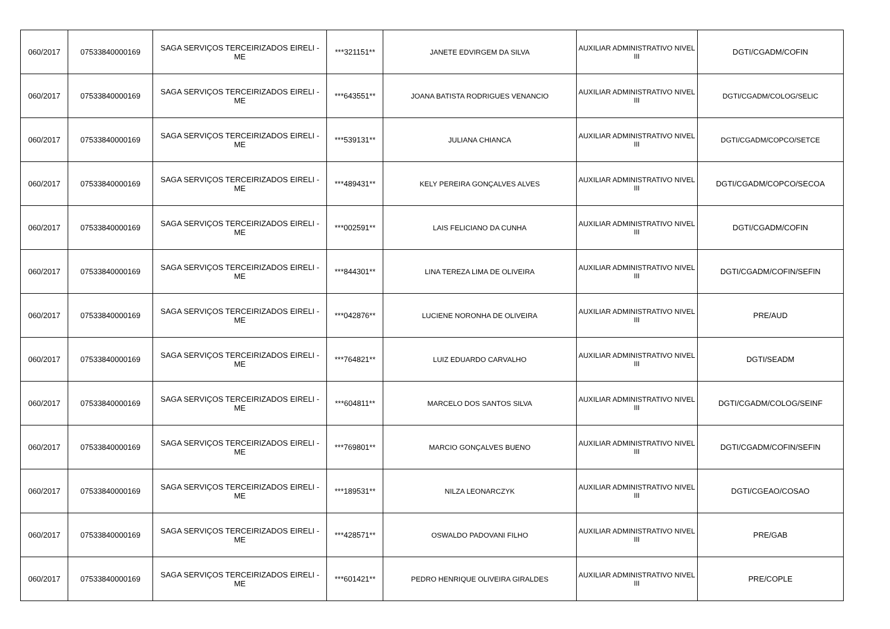| 060/2017 | 07533840000169 | SAGA SERVIÇOS TERCEIRIZADOS EIRELI - ME | ***321151** | JANETE EDVIRGEM DA SILVA | AUXILIAR ADMINISTRATIVO NIVEL III | DGTI/CGADM/COFIN |
| 060/2017 | 07533840000169 | SAGA SERVIÇOS TERCEIRIZADOS EIRELI - ME | ***643551** | JOANA BATISTA RODRIGUES VENANCIO | AUXILIAR ADMINISTRATIVO NIVEL III | DGTI/CGADM/COLOG/SELIC |
| 060/2017 | 07533840000169 | SAGA SERVIÇOS TERCEIRIZADOS EIRELI - ME | ***539131** | JULIANA CHIANCA | AUXILIAR ADMINISTRATIVO NIVEL III | DGTI/CGADM/COPCO/SETCE |
| 060/2017 | 07533840000169 | SAGA SERVIÇOS TERCEIRIZADOS EIRELI - ME | ***489431** | KELY PEREIRA GONÇALVES ALVES | AUXILIAR ADMINISTRATIVO NIVEL III | DGTI/CGADM/COPCO/SECOA |
| 060/2017 | 07533840000169 | SAGA SERVIÇOS TERCEIRIZADOS EIRELI - ME | ***002591** | LAIS FELICIANO DA CUNHA | AUXILIAR ADMINISTRATIVO NIVEL III | DGTI/CGADM/COFIN |
| 060/2017 | 07533840000169 | SAGA SERVIÇOS TERCEIRIZADOS EIRELI - ME | ***844301** | LINA TEREZA LIMA DE OLIVEIRA | AUXILIAR ADMINISTRATIVO NIVEL III | DGTI/CGADM/COFIN/SEFIN |
| 060/2017 | 07533840000169 | SAGA SERVIÇOS TERCEIRIZADOS EIRELI - ME | ***042876** | LUCIENE NORONHA DE OLIVEIRA | AUXILIAR ADMINISTRATIVO NIVEL III | PRE/AUD |
| 060/2017 | 07533840000169 | SAGA SERVIÇOS TERCEIRIZADOS EIRELI - ME | ***764821** | LUIZ EDUARDO CARVALHO | AUXILIAR ADMINISTRATIVO NIVEL III | DGTI/SEADM |
| 060/2017 | 07533840000169 | SAGA SERVIÇOS TERCEIRIZADOS EIRELI - ME | ***604811** | MARCELO DOS SANTOS SILVA | AUXILIAR ADMINISTRATIVO NIVEL III | DGTI/CGADM/COLOG/SEINF |
| 060/2017 | 07533840000169 | SAGA SERVIÇOS TERCEIRIZADOS EIRELI - ME | ***769801** | MARCIO GONÇALVES BUENO | AUXILIAR ADMINISTRATIVO NIVEL III | DGTI/CGADM/COFIN/SEFIN |
| 060/2017 | 07533840000169 | SAGA SERVIÇOS TERCEIRIZADOS EIRELI - ME | ***189531** | NILZA LEONARCZYK | AUXILIAR ADMINISTRATIVO NIVEL III | DGTI/CGEAO/COSAO |
| 060/2017 | 07533840000169 | SAGA SERVIÇOS TERCEIRIZADOS EIRELI - ME | ***428571** | OSWALDO PADOVANI FILHO | AUXILIAR ADMINISTRATIVO NIVEL III | PRE/GAB |
| 060/2017 | 07533840000169 | SAGA SERVIÇOS TERCEIRIZADOS EIRELI - ME | ***601421** | PEDRO HENRIQUE OLIVEIRA GIRALDES | AUXILIAR ADMINISTRATIVO NIVEL III | PRE/COPLE |